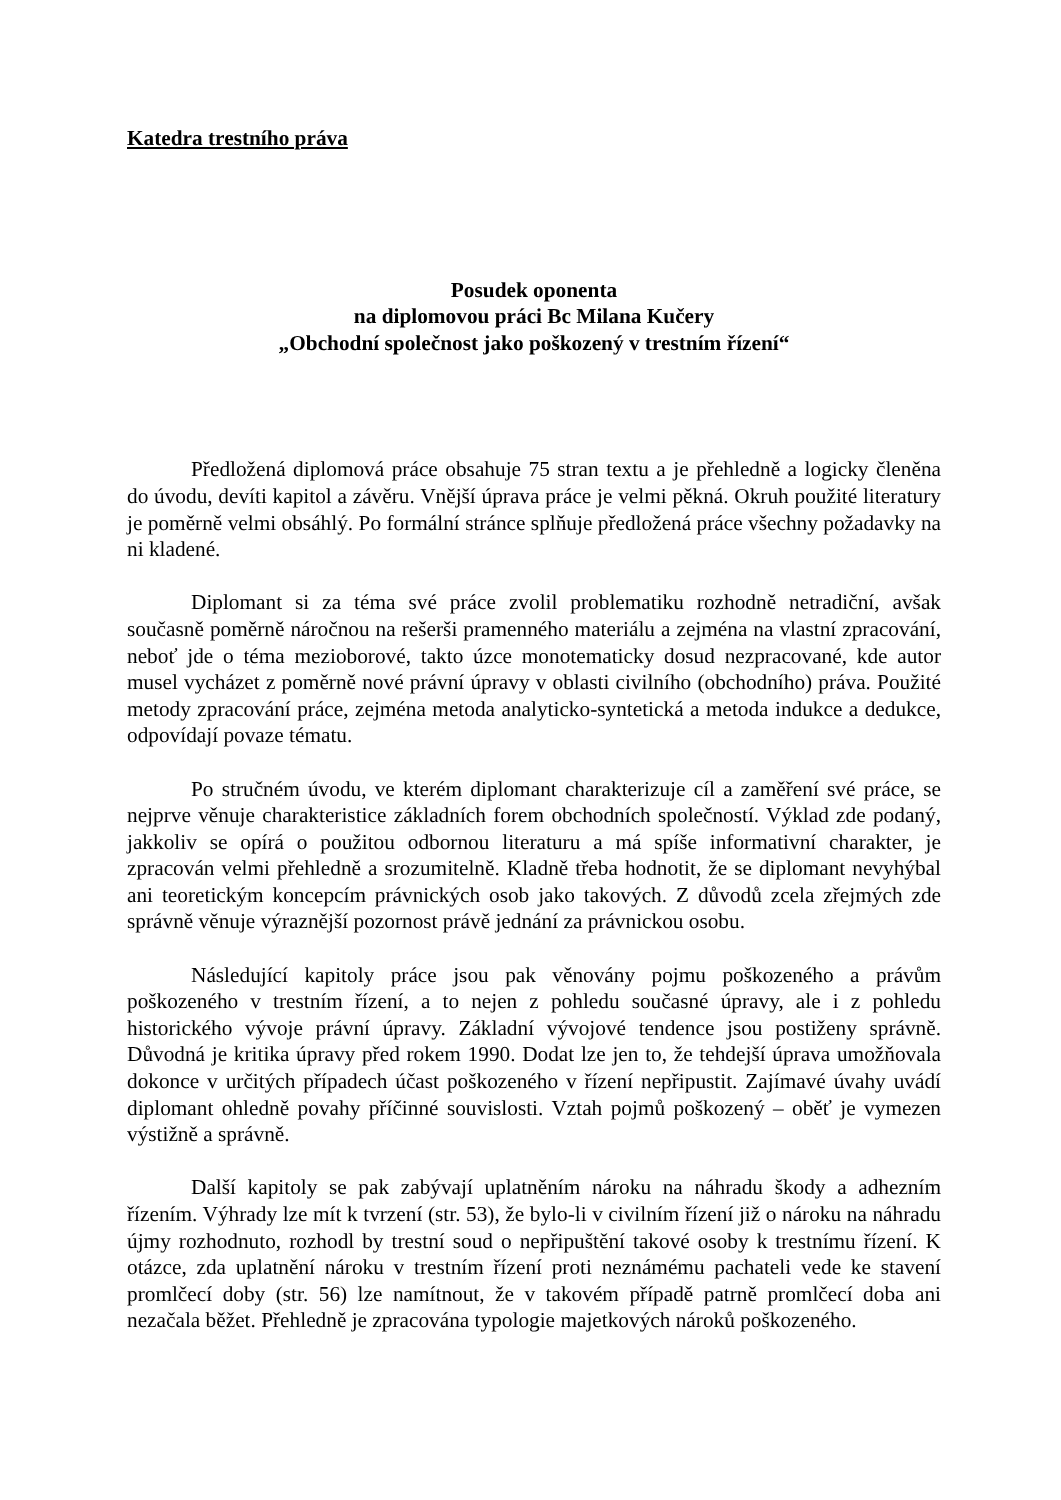Katedra trestního práva
Posudek oponenta
na diplomovou práci Bc Milana Kučery
„Obchodní společnost jako poškozený v trestním řízení“
Předložená diplomová práce obsahuje 75 stran textu a je přehledně a logicky členěna do úvodu, devíti kapitol a závěru. Vnější úprava práce je velmi pěkná. Okruh použité literatury je poměrně velmi obsáhlý. Po formální stránce splňuje předložená práce všechny požadavky na ni kladené.
Diplomant si za téma své práce zvolil problematiku rozhodně netradiční, avšak současně poměrně náročnou na rešerši pramenného materiálu a zejména na vlastní zpracování, neboť jde o téma mezioborové, takto úzce monotematicky dosud nezpracované, kde autor musel vycházet z poměrně nové právní úpravy v oblasti civilního (obchodního) práva. Použité metody zpracování práce, zejména metoda analyticko-syntetická a metoda indukce a dedukce, odpovídají povaze tématu.
Po stručném úvodu, ve kterém diplomant charakterizuje cíl a zaměření své práce, se nejprve věnuje charakteristice základních forem obchodních společností. Výklad zde podaný, jakkoliv se opírá o použitou odbornou literaturu a má spíše informativní charakter, je zpracován velmi přehledně a srozumitelně. Kladně třeba hodnotit, že se diplomant nevyhýbal ani teoretickým koncepcím právnických osob jako takových. Z důvodů zcela zřejmých zde správně věnuje výraznější pozornost právě jednání za právnickou osobu.
Následující kapitoly práce jsou pak věnovány pojmu poškozeného a právům poškozeného v trestním řízení, a to nejen z pohledu současné úpravy, ale i z pohledu historického vývoje právní úpravy. Základní vývojové tendence jsou postiženy správně. Důvodná je kritika úpravy před rokem 1990. Dodat lze jen to, že tehdejší úprava umožňovala dokonce v určitých případech účast poškozeného v řízení nepřipustit. Zajímavé úvahy uvádí diplomant ohledně povahy příčinné souvislosti. Vztah pojmů poškozený – oběť je vymezen výstižně a správně.
Další kapitoly se pak zabývají uplatněním nároku na náhradu škody a adhezním řízením. Výhrady lze mít k tvrzení (str. 53), že bylo-li v civilním řízení již o nároku na náhradu újmy rozhodnuto, rozhodl by trestní soud o nepřipuštění takové osoby k trestnímu řízení. K otázce, zda uplatnění nároku v trestním řízení proti neznámému pachateli vede ke stavení promlčecí doby (str. 56) lze namítnout, že v takovém případě patrně promlčecí doba ani nezačala běžet. Přehledně je zpracována typologie majetkových nároků poškozeného.